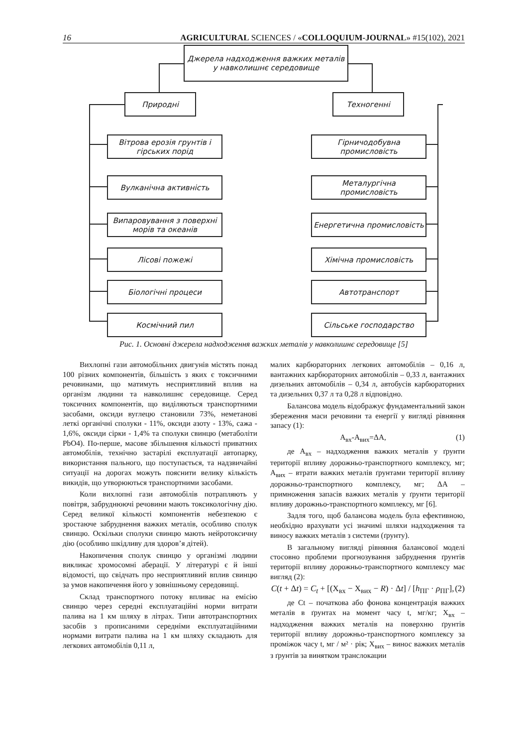16 AGRICULTURAL SCIENCES / «COLLOQUIUM-JOURNAL» #15(102), 2021
Джерела надходження важких металів у навколишнє середовище
Природні Техногенні
Вітрова ерозія грунтів і гірських порід
Вулканічна активність
Випаровування з поверхні морів та океанів
Лісові пожежі
Біологічні процеси
Космічний пил
Гірничодобувна промисловість
Металургічна промисловість
Енергетична промисловість
Хімічна промисловість
Автотранспорт
Сільське господарство
Рис. 1. Основні джерела надходження важких металів у навколишнє середовище [5]
Вихлопні гази автомобільних двигунів містять понад 100 різних компонентів, більшість з яких є токсичними речовинами, що матимуть несприятливий вплив на організм людини та навколишнє середовище. Серед токсичних компонентів, що виділяються транспортними засобами, оксиди вуглецю становили 73%, неметанові леткі органічні сполуки - 11%, оксиди азоту - 13%, сажа - 1,6%, оксиди сірки - 1,4% та сполуки свинцю (метаболіти PbO4). По-перше, масове збільшення кількості приватних автомобілів, технічно застарілі експлуатації автопарку, використання пального, що поступається, та надзвичайні ситуації на дорогах можуть пояснити велику кількість викидів, що утворюються транспортними засобами.
Коли вихлопні гази автомобілів потрапляють у повітря, забруднюючі речовини мають токсикологічну дію. Серед великої кількості компонентів небезпекою є зростаюче забруднення важких металів, особливо сполук свинцю. Оскільки сполуки свинцю мають нейротоксичну дію (особливо шкідливу для здоров’я дітей).
Накопичення сполук свинцю у організмі людини викликає хромосомні аберації. У літературі є й інші відомості, що свідчать про несприятливий вплив свинцю за умов накопичення його у зовнішньому середовищі.
Склад транспортного потоку впливає на емісію свинцю через середні експлуатаційні норми витрати палива на 1 км шляху в літрах. Типи автотранспортних засобів з прописаними середніми експлуатаційними нормами витрати палива на 1 км шляху складають для легкових автомобілів 0,11 л,
малих карбюраторних легкових автомобілів – 0,16 л, вантажних карбюраторних автомобілів – 0,33 л, вантажних дизельних автомобілів – 0,34 л, автобусів карбюраторних та дизельних 0,37 л та 0,28 л відповідно.
Балансова модель відображує фундаментальний закон збереження маси речовини та енергії у вигляді рівняння запасу (1):
А<sub>вх</sub>-А<sub>вих</sub>=ΔА, (1)
де А<sub>вх</sub> – надходження важких металів у ґрунти території впливу дорожньо-транспортного комплексу, мг; А<sub>вих</sub> – втрати важких металів ґрунтами території впливу дорожньо-транспортного комплексу, мг; ΔА – примноження запасів важких металів у ґрунти території впливу дорожньо-транспортного комплексу, мг [6].
Задля того, щоб балансова модель була ефективною, необхідно врахувати усі значимі шляхи надходження та виносу важких металів з системи (ґрунту).
В загальному вигляді рівняння балансової моделі стосовно проблеми прогнозування забруднення ґрунтів території впливу дорожньо-транспортного комплексу має вигляд (2):
C(t + Δt) = C<sub>t</sub> + [(Х<sub>вх</sub> − Х<sub>вих</sub> − R) · Δt] / [h<sub>ПГ</sub> · ρ<sub>ПГ</sub>], (2)
де Ct – початкова або фонова концентрація важких металів в ґрунтах на момент часу t, мг/кг; Х<sub>вх</sub> – надходження важких металів на поверхню ґрунтів території впливу дорожньо-транспортного комплексу за проміжок часу t, мг / м² · рік; Х<sub>вих</sub> – винос важких металів з ґрунтів за винятком транслокации